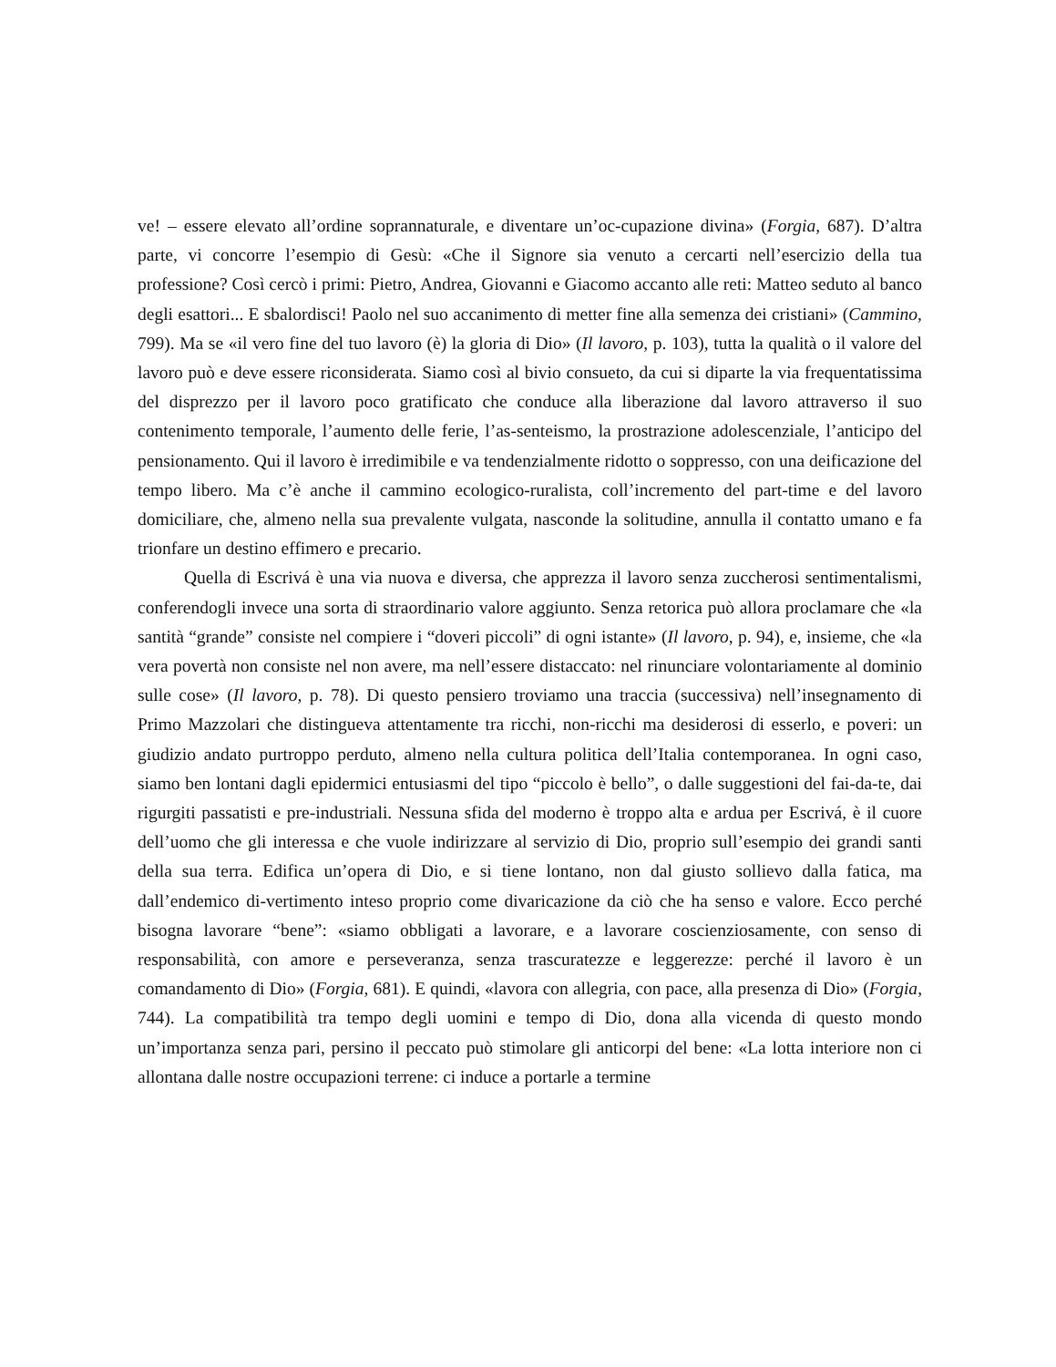ve! – essere elevato all’ordine soprannaturale, e diventare un’oc-cupazione divina» (Forgia, 687). D’altra parte, vi concorre l’esempio di Gesù: «Che il Signore sia venuto a cercarti nell’esercizio della tua professione? Così cercò i primi: Pietro, Andrea, Giovanni e Giacomo accanto alle reti: Matteo seduto al banco degli esattori... E sbalordisci! Paolo nel suo accanimento di metter fine alla semenza dei cristiani» (Cammino, 799). Ma se «il vero fine del tuo lavoro (è) la gloria di Dio» (Il lavoro, p. 103), tutta la qualità o il valore del lavoro può e deve essere riconsiderata. Siamo così al bivio consueto, da cui si diparte la via frequentatissima del disprezzo per il lavoro poco gratificato che conduce alla liberazione dal lavoro attraverso il suo contenimento temporale, l’aumento delle ferie, l’as-senteismo, la prostrazione adolescenziale, l’anticipo del pensionamento. Qui il lavoro è irredimibile e va tendenzialmente ridotto o soppresso, con una deificazione del tempo libero. Ma c’è anche il cammino ecologico-ruralista, coll’incremento del part-time e del lavoro domiciliare, che, almeno nella sua prevalente vulgata, nasconde la solitudine, annulla il contatto umano e fa trionfare un destino effimero e precario.
Quella di Escrivá è una via nuova e diversa, che apprezza il lavoro senza zuccherosi sentimentalismi, conferendogli invece una sorta di straordinario valore aggiunto. Senza retorica può allora proclamare che «la santità “grande” consiste nel compiere i “doveri piccoli” di ogni istante» (Il lavoro, p. 94), e, insieme, che «la vera povertà non consiste nel non avere, ma nell’essere distaccato: nel rinunciare volontariamente al dominio sulle cose» (Il lavoro, p. 78). Di questo pensiero troviamo una traccia (successiva) nell’insegnamento di Primo Mazzolari che distingueva attentamente tra ricchi, non-ricchi ma desiderosi di esserlo, e poveri: un giudizio andato purtroppo perduto, almeno nella cultura politica dell’Italia contemporanea. In ogni caso, siamo ben lontani dagli epidermici entusiasmi del tipo “piccolo è bello”, o dalle suggestioni del fai-da-te, dai rigurgiti passatisti e pre-industriali. Nessuna sfida del moderno è troppo alta e ardua per Escrivá, è il cuore dell’uomo che gli interessa e che vuole indirizzare al servizio di Dio, proprio sull’esempio dei grandi santi della sua terra. Edifica un’opera di Dio, e si tiene lontano, non dal giusto sollievo dalla fatica, ma dall’endemico di-vertimento inteso proprio come divaricazione da ciò che ha senso e valore. Ecco perché bisogna lavorare “bene”: «siamo obbligati a lavorare, e a lavorare coscienziosamente, con senso di responsabilità, con amore e perseveranza, senza trascuratezze e leggerezze: perché il lavoro è un comandamento di Dio» (Forgia, 681). E quindi, «lavora con allegria, con pace, alla presenza di Dio» (Forgia, 744). La compatibilità tra tempo degli uomini e tempo di Dio, dona alla vicenda di questo mondo un’importanza senza pari, persino il peccato può stimolare gli anticorpi del bene: «La lotta interiore non ci allontana dalle nostre occupazioni terrene: ci induce a portarle a termine